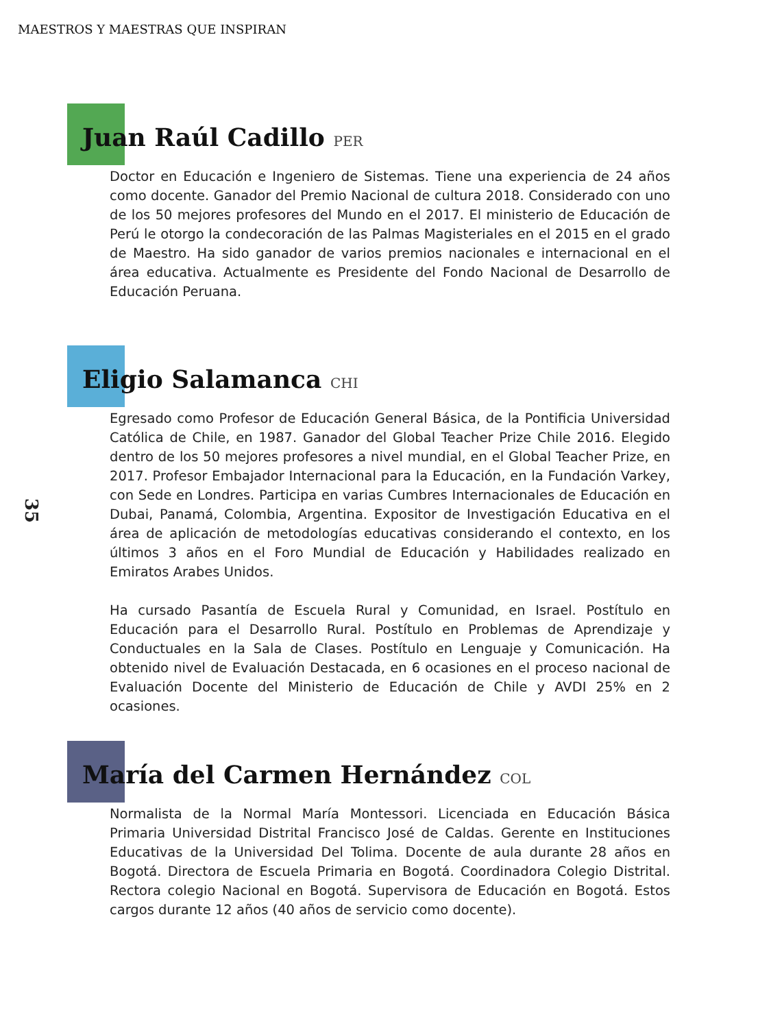MAESTROS Y MAESTRAS QUE INSPIRAN
Juan Raúl Cadillo PER
Doctor en Educación e Ingeniero de Sistemas. Tiene una experiencia de 24 años como docente. Ganador del Premio Nacional de cultura 2018. Considerado con uno de los 50 mejores profesores del Mundo en el 2017. El ministerio de Educación de Perú le otorgo la condecoración de las Palmas Magisteriales en el 2015 en el grado de Maestro. Ha sido ganador de varios premios nacionales e internacional en el área educativa. Actualmente es Presidente del Fondo Nacional de Desarrollo de Educación Peruana.
Eligio Salamanca CHI
Egresado como Profesor de Educación General Básica, de la Pontificia Universidad Católica de Chile, en 1987. Ganador del Global Teacher Prize Chile 2016. Elegido dentro de los 50 mejores profesores a nivel mundial, en el Global Teacher Prize, en 2017. Profesor Embajador Internacional para la Educación, en la Fundación Varkey, con Sede en Londres. Participa en varias Cumbres Internacionales de Educación en Dubai, Panamá, Colombia, Argentina. Expositor de Investigación Educativa en el área de aplicación de metodologías educativas considerando el contexto, en los últimos 3 años en el Foro Mundial de Educación y Habilidades realizado en Emiratos Arabes Unidos.
Ha cursado Pasantía de Escuela Rural y Comunidad, en Israel. Postítulo en Educación para el Desarrollo Rural. Postítulo en Problemas de Aprendizaje y Conductuales en la Sala de Clases. Postítulo en Lenguaje y Comunicación. Ha obtenido nivel de Evaluación Destacada, en 6 ocasiones en el proceso nacional de Evaluación Docente del Ministerio de Educación de Chile y AVDI 25% en 2 ocasiones.
35
María del Carmen Hernández COL
Normalista de la Normal María Montessori. Licenciada en Educación Básica Primaria Universidad Distrital Francisco José de Caldas. Gerente en Instituciones Educativas de la Universidad Del Tolima. Docente de aula durante 28 años en Bogotá. Directora de Escuela Primaria en Bogotá. Coordinadora Colegio Distrital. Rectora colegio Nacional en Bogotá. Supervisora de Educación en Bogotá. Estos cargos durante 12 años (40 años de servicio como docente).